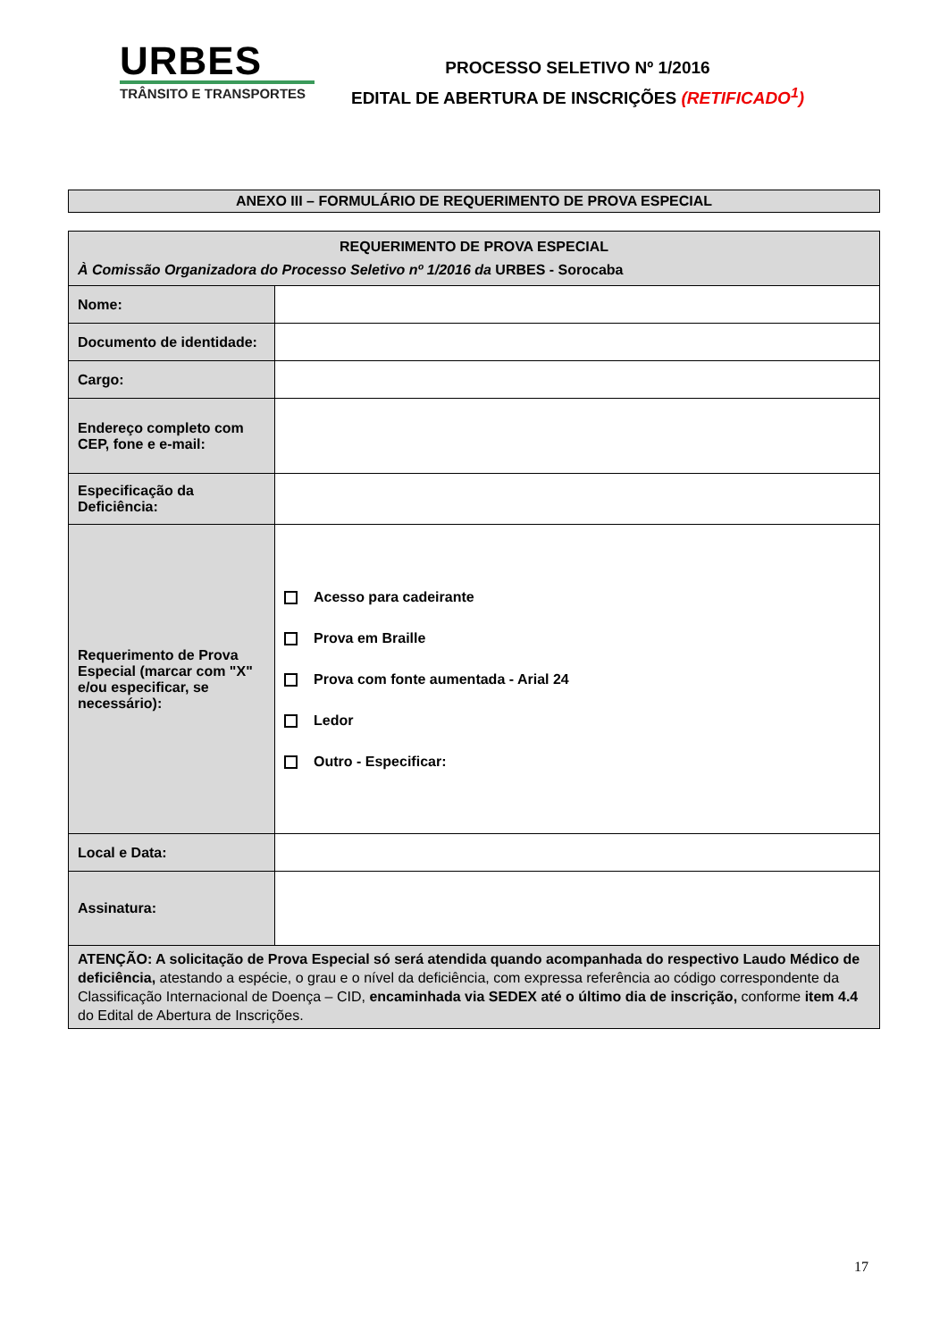URBES
TRÂNSITO E TRANSPORTES
PROCESSO SELETIVO Nº 1/2016
EDITAL DE ABERTURA DE INSCRIÇÕES (RETIFICADO<sup>1</sup>)
ANEXO III – FORMULÁRIO DE REQUERIMENTO DE PROVA ESPECIAL
| REQUERIMENTO DE PROVA ESPECIAL À Comissão Organizadora do Processo Seletivo nº 1/2016 da URBES - Sorocaba | |
| --- | --- |
| Nome: | |
| Documento de identidade: | |
| Cargo: | |
| Endereço completo com CEP, fone e e-mail: | |
| Especificação da Deficiência: | |
| Requerimento de Prova Especial (marcar com "X" e/ou especificar, se necessário): | Acesso para cadeirante Prova em Braille Prova com fonte aumentada - Arial 24 Ledor Outro - Especificar: |
| Local e Data: | |
| Assinatura: | |
| ATENÇÃO: A solicitação de Prova Especial só será atendida quando acompanhada do respectivo Laudo Médico de deficiência, atestando a espécie, o grau e o nível da deficiência, com expressa referência ao código correspondente da Classificação Internacional de Doença – CID, encaminhada via SEDEX até o último dia de inscrição, conforme item 4.4 do Edital de Abertura de Inscrições. | |
17